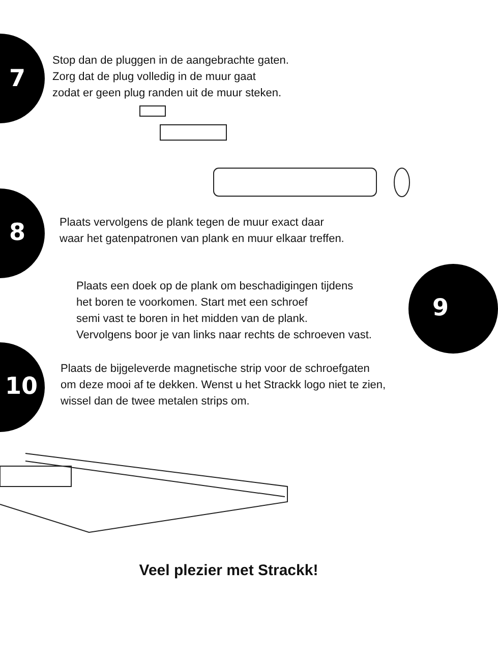7
Stop dan de pluggen in de aangebrachte gaten.
Zorg dat de plug volledig in de muur gaat
zodat er geen plug randen uit de muur steken.
8
Plaats vervolgens de plank tegen de muur exact daar
waar het gatenpatronen van plank en muur elkaar treffen.
9
Plaats een doek op de plank om beschadigingen tijdens
het boren te voorkomen. Start met een schroef
semi vast te boren in het midden van de plank.
Vervolgens boor je van links naar rechts de schroeven vast.
10
Plaats de bijgeleverde magnetische strip voor de schroefgaten
om deze mooi af te dekken. Wenst u het Strackk logo niet te zien,
wissel dan de twee metalen strips om.
Veel plezier met Strackk!